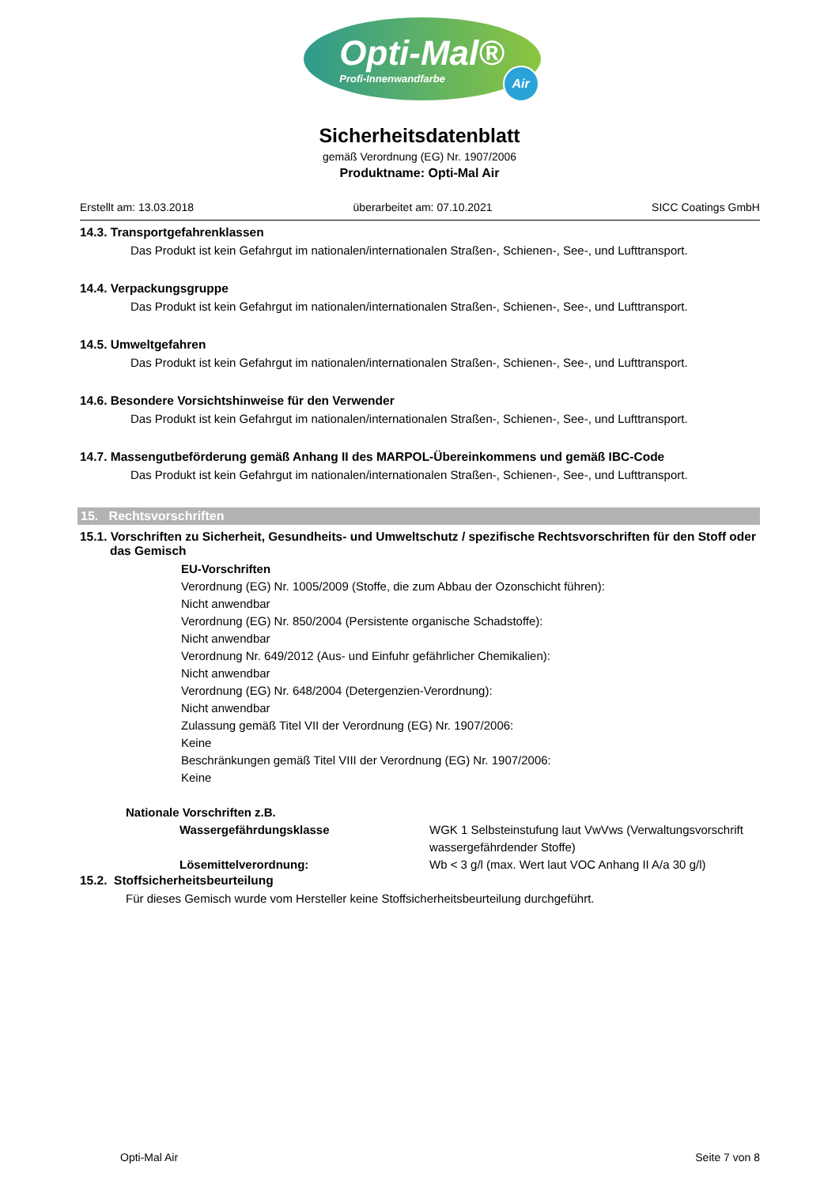Opti-Mal®
Profi-Innenwandfarbe
Air
Sicherheitsdatenblatt
gemäß Verordnung (EG) Nr. 1907/2006
Produktname: Opti-Mal Air
Erstellt am: 13.03.2018 überarbeitet am: 07.10.2021 SICC Coatings GmbH
14.3. Transportgefahrenklassen
Das Produkt ist kein Gefahrgut im nationalen/internationalen Straßen-, Schienen-, See-, und Lufttransport.
14.4. Verpackungsgruppe
Das Produkt ist kein Gefahrgut im nationalen/internationalen Straßen-, Schienen-, See-, und Lufttransport.
14.5. Umweltgefahren
Das Produkt ist kein Gefahrgut im nationalen/internationalen Straßen-, Schienen-, See-, und Lufttransport.
14.6. Besondere Vorsichtshinweise für den Verwender
Das Produkt ist kein Gefahrgut im nationalen/internationalen Straßen-, Schienen-, See-, und Lufttransport.
14.7. Massengutbeförderung gemäß Anhang II des MARPOL-Übereinkommens und gemäß IBC-Code
Das Produkt ist kein Gefahrgut im nationalen/internationalen Straßen-, Schienen-, See-, und Lufttransport.
15. Rechtsvorschriften
15.1. Vorschriften zu Sicherheit, Gesundheits- und Umweltschutz / spezifische Rechtsvorschriften für den Stoff oder das Gemisch
EU-Vorschriften
Verordnung (EG) Nr. 1005/2009 (Stoffe, die zum Abbau der Ozonschicht führen):
Nicht anwendbar
Verordnung (EG) Nr. 850/2004 (Persistente organische Schadstoffe):
Nicht anwendbar
Verordnung Nr. 649/2012 (Aus- und Einfuhr gefährlicher Chemikalien):
Nicht anwendbar
Verordnung (EG) Nr. 648/2004 (Detergenzien-Verordnung):
Nicht anwendbar
Zulassung gemäß Titel VII der Verordnung (EG) Nr. 1907/2006:
Keine
Beschränkungen gemäß Titel VIII der Verordnung (EG) Nr. 1907/2006:
Keine
Nationale Vorschriften z.B.
Wassergefährdungsklasse WGK 1 Selbsteinstufung laut VwVws (Verwaltungsvorschrift wassergefährdender Stoffe)
Lösemittelverordnung: Wb < 3 g/l (max. Wert laut VOC Anhang II A/a 30 g/l)
15.2. Stoffsicherheitsbeurteilung
Für dieses Gemisch wurde vom Hersteller keine Stoffsicherheitsbeurteilung durchgeführt.
Opti-Mal Air Seite 7 von 8